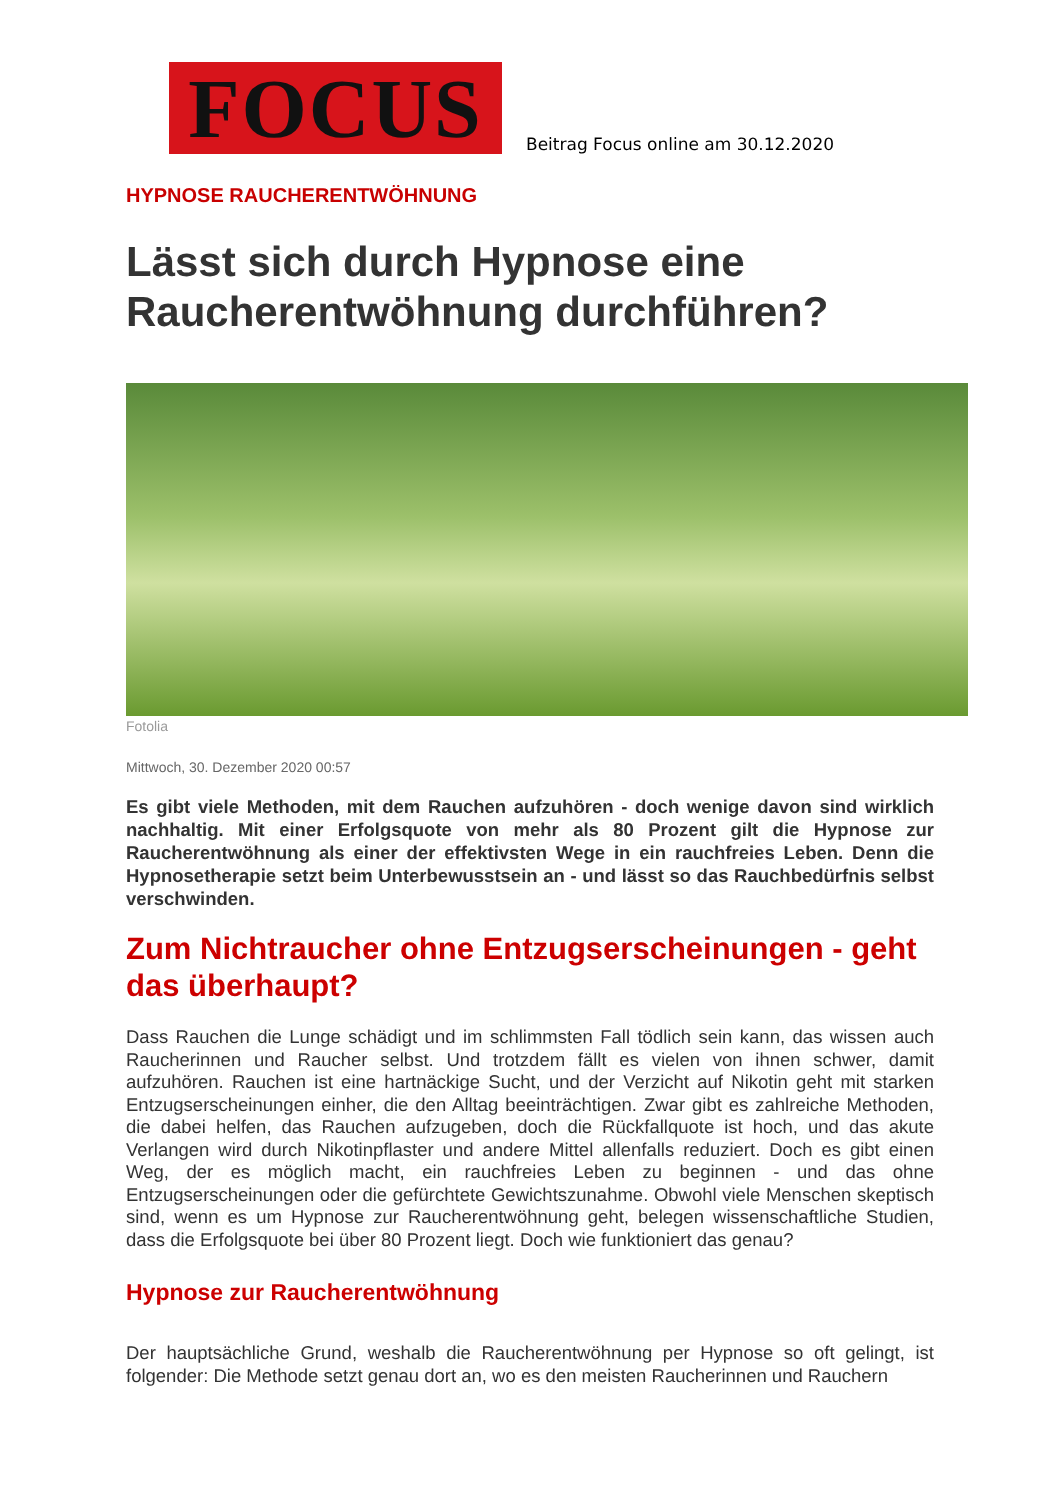FOCUS
Beitrag Focus online am 30.12.2020
HYPNOSE RAUCHERENTWÖHNUNG
Lässt sich durch Hypnose eine Raucherentwöhnung durchführen?
Fotolia
Mittwoch, 30. Dezember 2020 00:57
Es gibt viele Methoden, mit dem Rauchen aufzuhören - doch wenige davon sind wirklich nachhaltig. Mit einer Erfolgsquote von mehr als 80 Prozent gilt die Hypnose zur Raucherentwöhnung als einer der effektivsten Wege in ein rauchfreies Leben. Denn die Hypnosetherapie setzt beim Unterbewusstsein an - und lässt so das Rauchbedürfnis selbst verschwinden.
Zum Nichtraucher ohne Entzugserscheinungen - geht das überhaupt?
Dass Rauchen die Lunge schädigt und im schlimmsten Fall tödlich sein kann, das wissen auch Raucherinnen und Raucher selbst. Und trotzdem fällt es vielen von ihnen schwer, damit aufzuhören. Rauchen ist eine hartnäckige Sucht, und der Verzicht auf Nikotin geht mit starken Entzugserscheinungen einher, die den Alltag beeinträchtigen. Zwar gibt es zahlreiche Methoden, die dabei helfen, das Rauchen aufzugeben, doch die Rückfallquote ist hoch, und das akute Verlangen wird durch Nikotinpflaster und andere Mittel allenfalls reduziert. Doch es gibt einen Weg, der es möglich macht, ein rauchfreies Leben zu beginnen - und das ohne Entzugserscheinungen oder die gefürchtete Gewichtszunahme. Obwohl viele Menschen skeptisch sind, wenn es um Hypnose zur Raucherentwöhnung geht, belegen wissenschaftliche Studien, dass die Erfolgsquote bei über 80 Prozent liegt. Doch wie funktioniert das genau?
Hypnose zur Raucherentwöhnung
Der hauptsächliche Grund, weshalb die Raucherentwöhnung per Hypnose so oft gelingt, ist folgender: Die Methode setzt genau dort an, wo es den meisten Raucherinnen und Rauchern